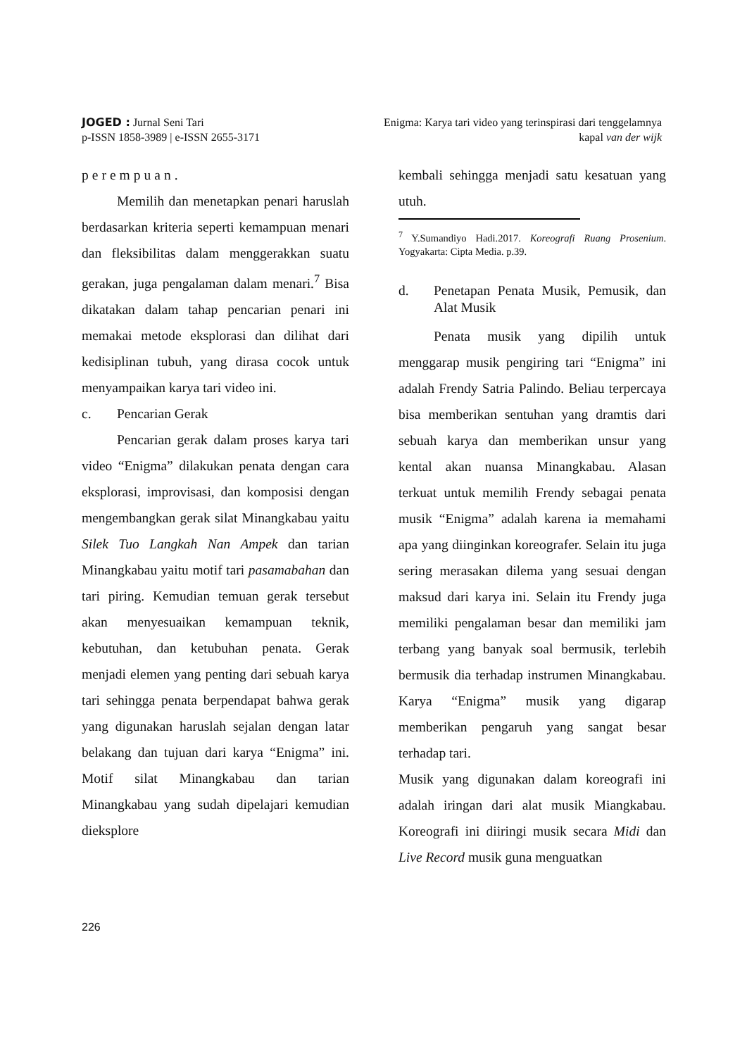JOGED : Jurnal Seni Tari
p-ISSN 1858-3989 | e-ISSN 2655-3171
Enigma: Karya tari video yang terinspirasi dari tenggelamnya
kapal van der wijk
perempuan.
Memilih dan menetapkan penari haruslah berdasarkan kriteria seperti kemampuan menari dan fleksibilitas dalam menggerakkan suatu gerakan, juga pengalaman dalam menari.<sup>7</sup> Bisa dikatakan dalam tahap pencarian penari ini memakai metode eksplorasi dan dilihat dari kedisiplinan tubuh, yang dirasa cocok untuk menyampaikan karya tari video ini.
c. Pencarian Gerak
Pencarian gerak dalam proses karya tari video “Enigma” dilakukan penata dengan cara eksplorasi, improvisasi, dan komposisi dengan mengembangkan gerak silat Minangkabau yaitu Silek Tuo Langkah Nan Ampek dan tarian Minangkabau yaitu motif tari pasamabahan dan tari piring. Kemudian temuan gerak tersebut akan menyesuaikan kemampuan teknik, kebutuhan, dan ketubuhan penata. Gerak menjadi elemen yang penting dari sebuah karya tari sehingga penata berpendapat bahwa gerak yang digunakan haruslah sejalan dengan latar belakang dan tujuan dari karya “Enigma” ini. Motif silat Minangkabau dan tarian Minangkabau yang sudah dipelajari kemudian dieksplore
kembali sehingga menjadi satu kesatuan yang utuh.
<sup>7</sup> Y.Sumandiyo Hadi.2017. Koreografi Ruang Prosenium. Yogyakarta: Cipta Media. p.39.
d. Penetapan Penata Musik, Pemusik, dan Alat Musik
Penata musik yang dipilih untuk menggarap musik pengiring tari “Enigma” ini adalah Frendy Satria Palindo. Beliau terpercaya bisa memberikan sentuhan yang dramtis dari sebuah karya dan memberikan unsur yang kental akan nuansa Minangkabau. Alasan terkuat untuk memilih Frendy sebagai penata musik “Enigma” adalah karena ia memahami apa yang diinginkan koreografer. Selain itu juga sering merasakan dilema yang sesuai dengan maksud dari karya ini. Selain itu Frendy juga memiliki pengalaman besar dan memiliki jam terbang yang banyak soal bermusik, terlebih bermusik dia terhadap instrumen Minangkabau. Karya “Enigma” musik yang digarap memberikan pengaruh yang sangat besar terhadap tari.
Musik yang digunakan dalam koreografi ini adalah iringan dari alat musik Miangkabau. Koreografi ini diiringi musik secara Midi dan Live Record musik guna menguatkan
226